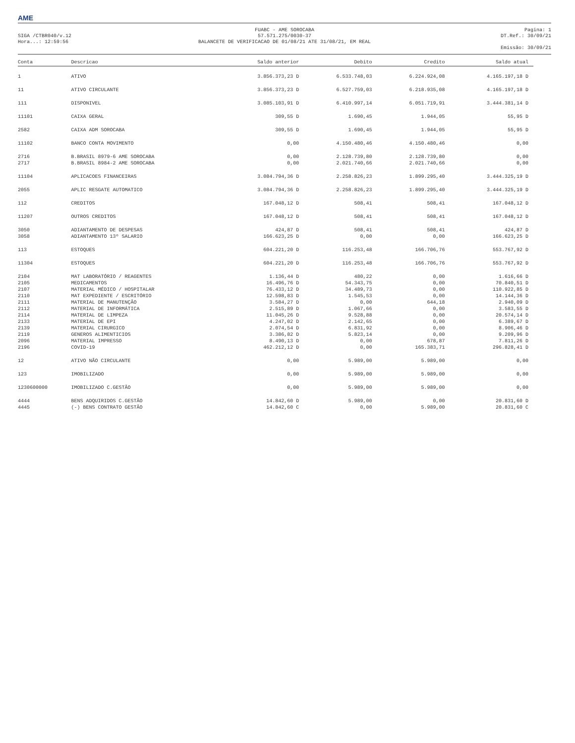AME
SIGA /CTBR040/v.12
Hora...: 12:59:56
FUABC - AME SOROCABA
57.571.275/0030-37
BALANCETE DE VERIFICACAO DE 01/08/21 ATE 31/08/21, EM REAL
Pagina: 1
DT.Ref.: 30/09/21
Emissão: 30/09/21
| Conta | Descricao | Saldo anterior | Debito | Credito | Saldo atual |
| --- | --- | --- | --- | --- | --- |
| 1 | ATIVO | 3.856.373,23 D | 6.533.748,03 | 6.224.924,08 | 4.165.197,18 D |
| 11 | ATIVO CIRCULANTE | 3.856.373,23 D | 6.527.759,03 | 6.218.935,08 | 4.165.197,18 D |
| 111 | DISPONIVEL | 3.085.103,91 D | 6.410.997,14 | 6.051.719,91 | 3.444.381,14 D |
| 11101 | CAIXA GERAL | 309,55 D | 1.690,45 | 1.944,05 | 55,95 D |
| 2582 | CAIXA ADM SOROCABA | 309,55 D | 1.690,45 | 1.944,05 | 55,95 D |
| 11102 | BANCO CONTA MOVIMENTO | 0,00 | 4.150.480,46 | 4.150.480,46 | 0,00 |
| 2716 | B.BRASIL 8979-6 AME SOROCABA | 0,00 | 2.128.739,80 | 2.128.739,80 | 0,00 |
| 2717 | B.BRASIL 8984-2 AME SOROCABA | 0,00 | 2.021.740,66 | 2.021.740,66 | 0,00 |
| 11104 | APLICACOES FINANCEIRAS | 3.084.794,36 D | 2.258.826,23 | 1.899.295,40 | 3.444.325,19 D |
| 2055 | APLIC RESGATE AUTOMATICO | 3.084.794,36 D | 2.258.826,23 | 1.899.295,40 | 3.444.325,19 D |
| 112 | CREDITOS | 167.048,12 D | 508,41 | 508,41 | 167.048,12 D |
| 11207 | OUTROS CREDITOS | 167.048,12 D | 508,41 | 508,41 | 167.048,12 D |
| 3050 | ADIANTAMENTO DE DESPESAS | 424,87 D | 508,41 | 508,41 | 424,87 D |
| 3058 | ADIANTAMENTO 13º SALARIO | 166.623,25 D | 0,00 | 0,00 | 166.623,25 D |
| 113 | ESTOQUES | 604.221,20 D | 116.253,48 | 166.706,76 | 553.767,92 D |
| 11304 | ESTOQUES | 604.221,20 D | 116.253,48 | 166.706,76 | 553.767,92 D |
| 2104 | MAT LABORATÓRIO / REAGENTES | 1.136,44 D | 480,22 | 0,00 | 1.616,66 D |
| 2105 | MEDICAMENTOS | 16.496,76 D | 54.343,75 | 0,00 | 70.840,51 D |
| 2107 | MATERIAL MÉDICO / HOSPITALAR | 76.433,12 D | 34.489,73 | 0,00 | 110.922,85 D |
| 2110 | MAT EXPEDIENTE / ESCRITÓRIO | 12.598,83 D | 1.545,53 | 0,00 | 14.144,36 D |
| 2111 | MATERIAL DE MANUTENÇÃO | 3.584,27 D | 0,00 | 644,18 | 2.940,09 D |
| 2112 | MATERIAL DE INFORMÁTICA | 2.515,89 D | 1.067,66 | 0,00 | 3.583,55 D |
| 2114 | MATERIAL DE LIMPEZA | 11.045,26 D | 9.528,88 | 0,00 | 20.574,14 D |
| 2133 | MATERIAL DE EPI | 4.247,02 D | 2.142,65 | 0,00 | 6.389,67 D |
| 2139 | MATERIAL CIRURGICO | 2.074,54 D | 6.831,92 | 0,00 | 8.906,46 D |
| 2119 | GENEROS ALIMENTICIOS | 3.386,82 D | 5.823,14 | 0,00 | 9.209,96 D |
| 2096 | MATERIAL IMPRESSO | 8.490,13 D | 0,00 | 678,87 | 7.811,26 D |
| 2196 | COVID-19 | 462.212,12 D | 0,00 | 165.383,71 | 296.828,41 D |
| 12 | ATIVO NÃO CIRCULANTE | 0,00 | 5.989,00 | 5.989,00 | 0,00 |
| 123 | IMOBILIZADO | 0,00 | 5.989,00 | 5.989,00 | 0,00 |
| 1230600000 | IMOBILIZADO C.GESTÃO | 0,00 | 5.989,00 | 5.989,00 | 0,00 |
| 4444 | BENS ADQUIRIDOS C.GESTÃO | 14.842,60 D | 5.989,00 | 0,00 | 20.831,60 D |
| 4445 | (-) BENS CONTRATO GESTÃO | 14.842,60 C | 0,00 | 5.989,00 | 20.831,60 C |